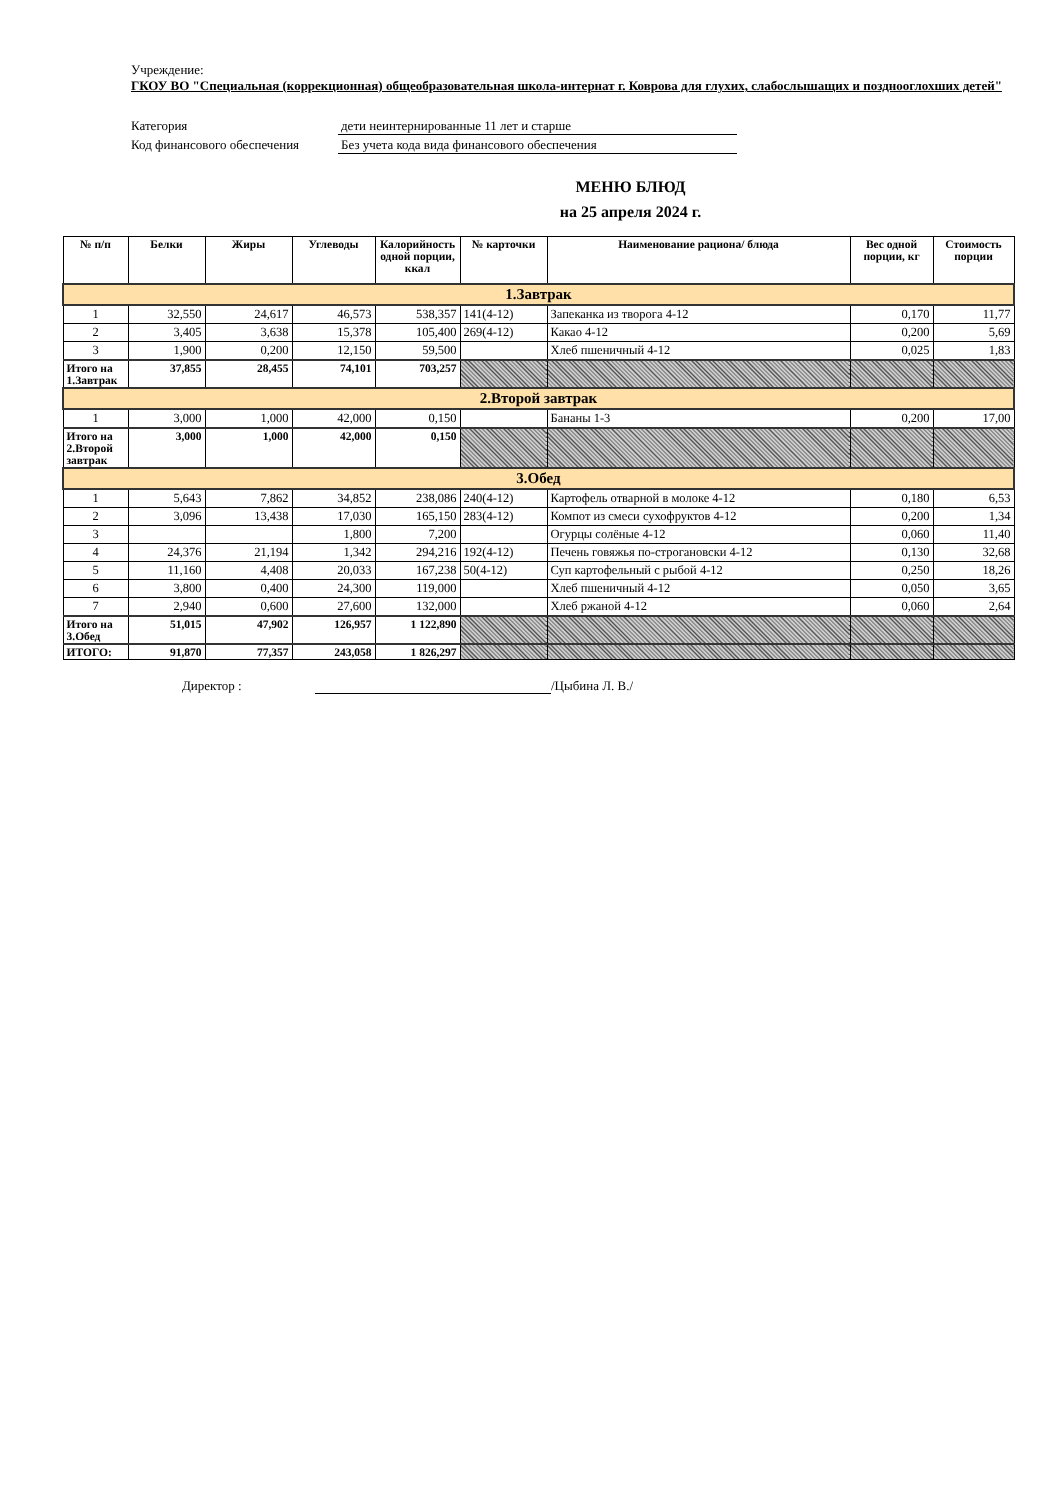Учреждение:
ГКОУ ВО "Специальная (коррекционная) общеобразовательная школа-интернат г. Коврова для глухих, слабослышащих и позднооглохших детей"
Категория дети неинтернированные 11 лет и старше
Код финансового обеспечения Без учета кода вида финансового обеспечения
МЕНЮ БЛЮД
на 25 апреля 2024 г.
| № п/п | Белки | Жиры | Углеводы | Калорийность одной порции, ккал | № карточки | Наименование рациона/ блюда | Вес одной порции, кг | Стоимость порции |
| --- | --- | --- | --- | --- | --- | --- | --- | --- |
| 1.Завтрак | | | | | | | | |
| 1 | 32,550 | 24,617 | 46,573 | 538,357 | 141(4-12) | Запеканка из творога 4-12 | 0,170 | 11,77 |
| 2 | 3,405 | 3,638 | 15,378 | 105,400 | 269(4-12) | Какао 4-12 | 0,200 | 5,69 |
| 3 | 1,900 | 0,200 | 12,150 | 59,500 | | Хлеб пшеничный 4-12 | 0,025 | 1,83 |
| Итого на 1.Завтрак | 37,855 | 28,455 | 74,101 | 703,257 | | | | |
| 2.Второй завтрак | | | | | | | | |
| 1 | 3,000 | 1,000 | 42,000 | 0,150 | | Бананы 1-3 | 0,200 | 17,00 |
| Итого на 2.Второй завтрак | 3,000 | 1,000 | 42,000 | 0,150 | | | | |
| 3.Обед | | | | | | | | |
| 1 | 5,643 | 7,862 | 34,852 | 238,086 | 240(4-12) | Картофель отварной в молоке 4-12 | 0,180 | 6,53 |
| 2 | 3,096 | 13,438 | 17,030 | 165,150 | 283(4-12) | Компот из смеси сухофруктов 4-12 | 0,200 | 1,34 |
| 3 | | | 1,800 | 7,200 | | Огурцы солёные 4-12 | 0,060 | 11,40 |
| 4 | 24,376 | 21,194 | 1,342 | 294,216 | 192(4-12) | Печень говяжья по-строгановски 4-12 | 0,130 | 32,68 |
| 5 | 11,160 | 4,408 | 20,033 | 167,238 | 50(4-12) | Суп картофельный с рыбой 4-12 | 0,250 | 18,26 |
| 6 | 3,800 | 0,400 | 24,300 | 119,000 | | Хлеб пшеничный 4-12 | 0,050 | 3,65 |
| 7 | 2,940 | 0,600 | 27,600 | 132,000 | | Хлеб ржаной 4-12 | 0,060 | 2,64 |
| Итого на 3.Обед | 51,015 | 47,902 | 126,957 | 1 122,890 | | | | |
| ИТОГО: | 91,870 | 77,357 | 243,058 | 1 826,297 | | | | |
Директор : /Цыбина Л. В./